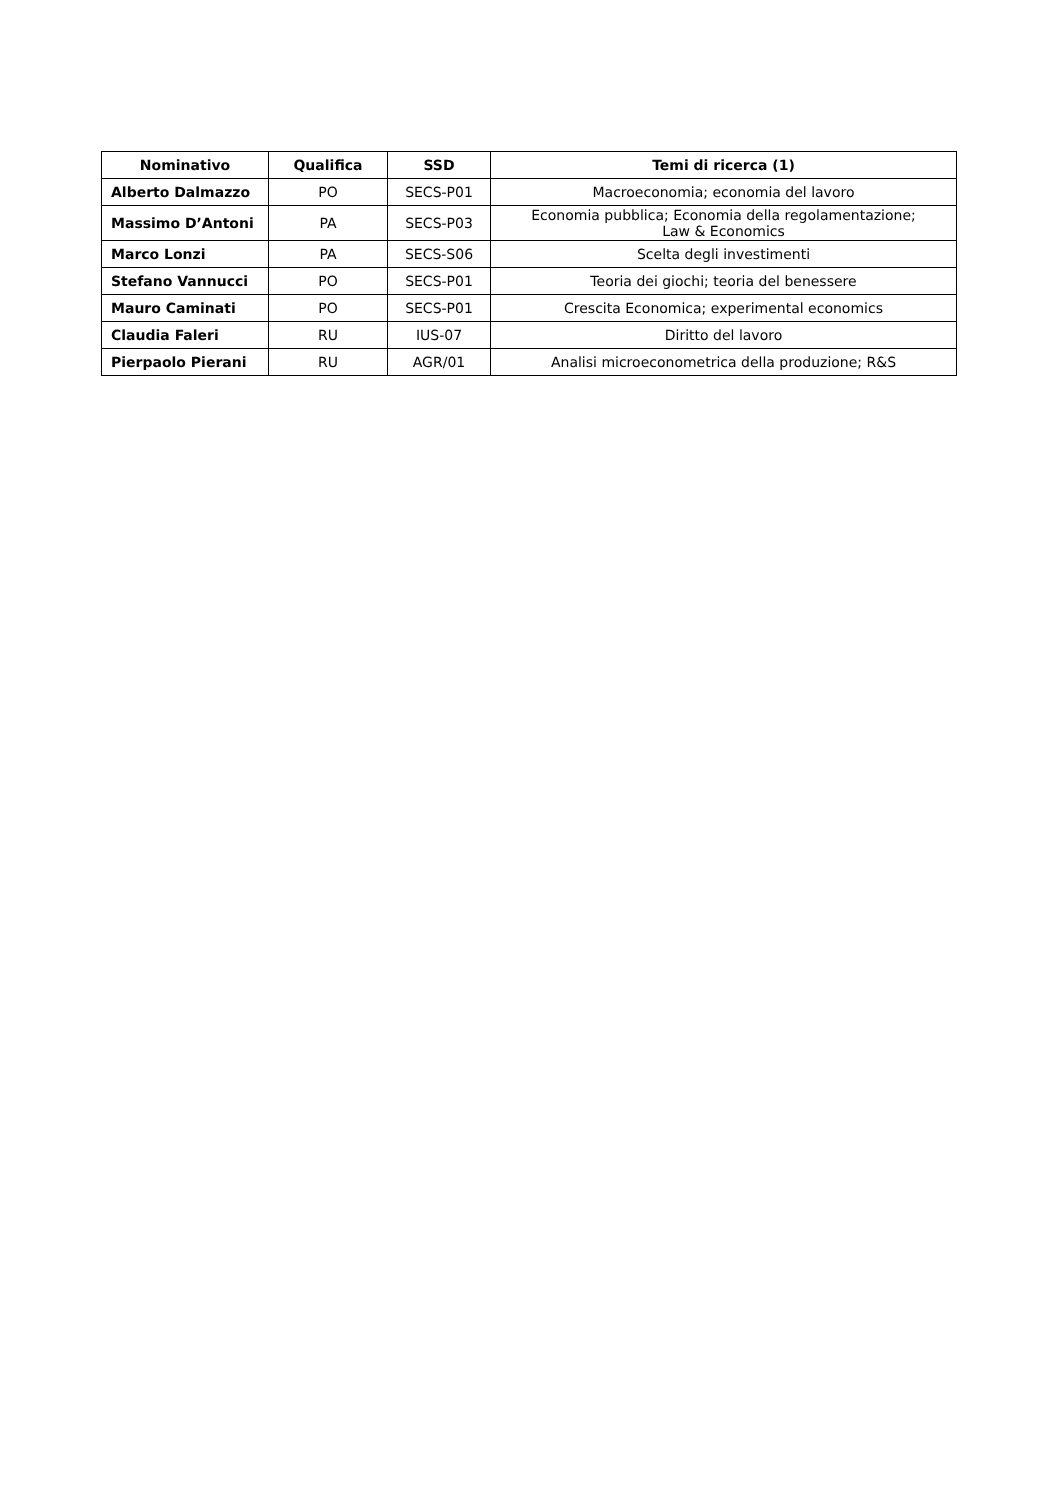| Nominativo | Qualifica | SSD | Temi di ricerca (1) |
| --- | --- | --- | --- |
| Alberto Dalmazzo | PO | SECS-P01 | Macroeconomia; economia del lavoro |
| Massimo D’Antoni | PA | SECS-P03 | Economia pubblica; Economia della regolamentazione; Law & Economics |
| Marco Lonzi | PA | SECS-S06 | Scelta degli investimenti |
| Stefano Vannucci | PO | SECS-P01 | Teoria dei giochi; teoria del benessere |
| Mauro Caminati | PO | SECS-P01 | Crescita Economica; experimental economics |
| Claudia Faleri | RU | IUS-07 | Diritto del lavoro |
| Pierpaolo Pierani | RU | AGR/01 | Analisi microeconometrica della produzione; R&S |